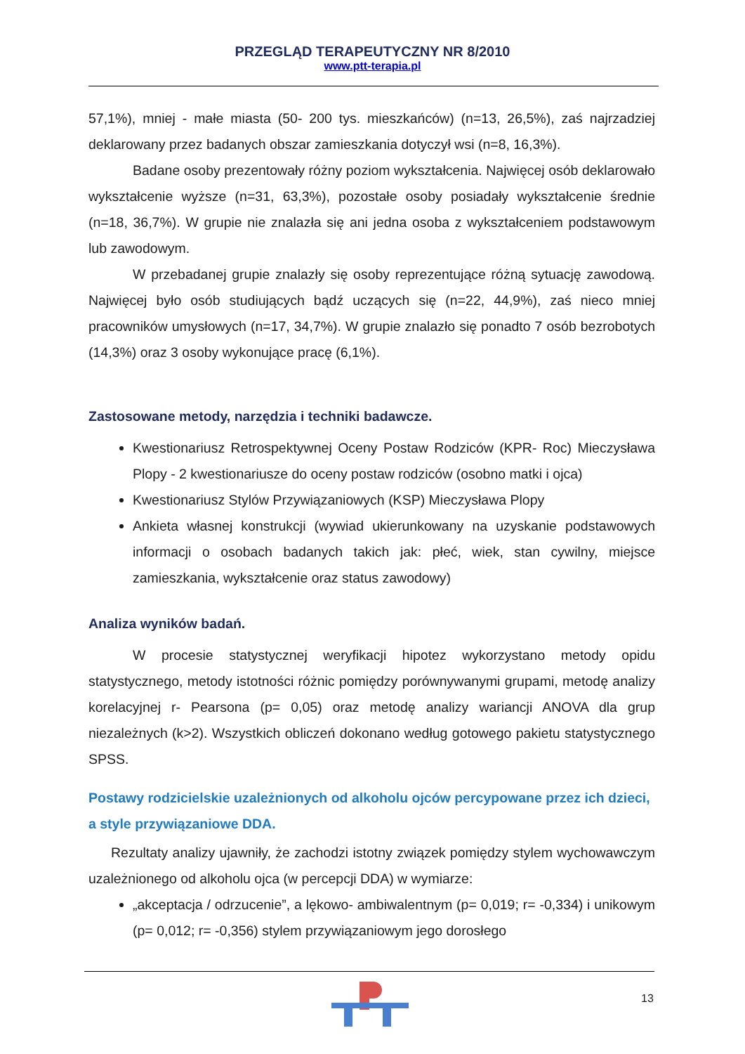PRZEGLĄD TERAPEUTYCZNY NR 8/2010
www.ptt-terapia.pl
57,1%), mniej - małe miasta (50- 200 tys. mieszkańców) (n=13, 26,5%), zaś najrzadziej deklarowany przez badanych obszar zamieszkania dotyczył wsi (n=8, 16,3%).
Badane osoby prezentowały różny poziom wykształcenia. Najwięcej osób deklarowało wykształcenie wyższe (n=31, 63,3%), pozostałe osoby posiadały wykształcenie średnie (n=18, 36,7%). W grupie nie znalazła się ani jedna osoba z wykształceniem podstawowym lub zawodowym.
W przebadanej grupie znalazły się osoby reprezentujące różną sytuację zawodową. Najwięcej było osób studiujących bądź uczących się (n=22, 44,9%), zaś nieco mniej pracowników umysłowych (n=17, 34,7%). W grupie znalazło się ponadto 7 osób bezrobotych (14,3%) oraz 3 osoby wykonujące pracę (6,1%).
Zastosowane metody, narzędzia i techniki badawcze.
Kwestionariusz Retrospektywnej Oceny Postaw Rodziców (KPR- Roc) Mieczysława Plopy - 2 kwestionariusze do oceny postaw rodziców (osobno matki i ojca)
Kwestionariusz Stylów Przywiązaniowych (KSP) Mieczysława Plopy
Ankieta własnej konstrukcji (wywiad ukierunkowany na uzyskanie podstawowych informacji o osobach badanych takich jak: płeć, wiek, stan cywilny, miejsce zamieszkania, wykształcenie oraz status zawodowy)
Analiza wyników badań.
W procesie statystycznej weryfikacji hipotez wykorzystano metody opidu statystycznego, metody istotności różnic pomiędzy porównywanymi grupami, metodę analizy korelacyjnej r- Pearsona (p= 0,05) oraz metodę analizy wariancji ANOVA dla grup niezależnych (k>2). Wszystkich obliczeń dokonano według gotowego pakietu statystycznego SPSS.
Postawy rodzicielskie uzależnionych od alkoholu ojców percypowane przez ich dzieci, a style przywiązaniowe DDA.
Rezultaty analizy ujawniły, że zachodzi istotny związek pomiędzy stylem wychowawczym uzależnionego od alkoholu ojca (w percepcji DDA) w wymiarze:
„akceptacja / odrzucenie”, a lękowo- ambiwalentnym (p= 0,019; r= -0,334) i unikowym (p= 0,012; r= -0,356) stylem przywiązaniowym jego dorosłego
13